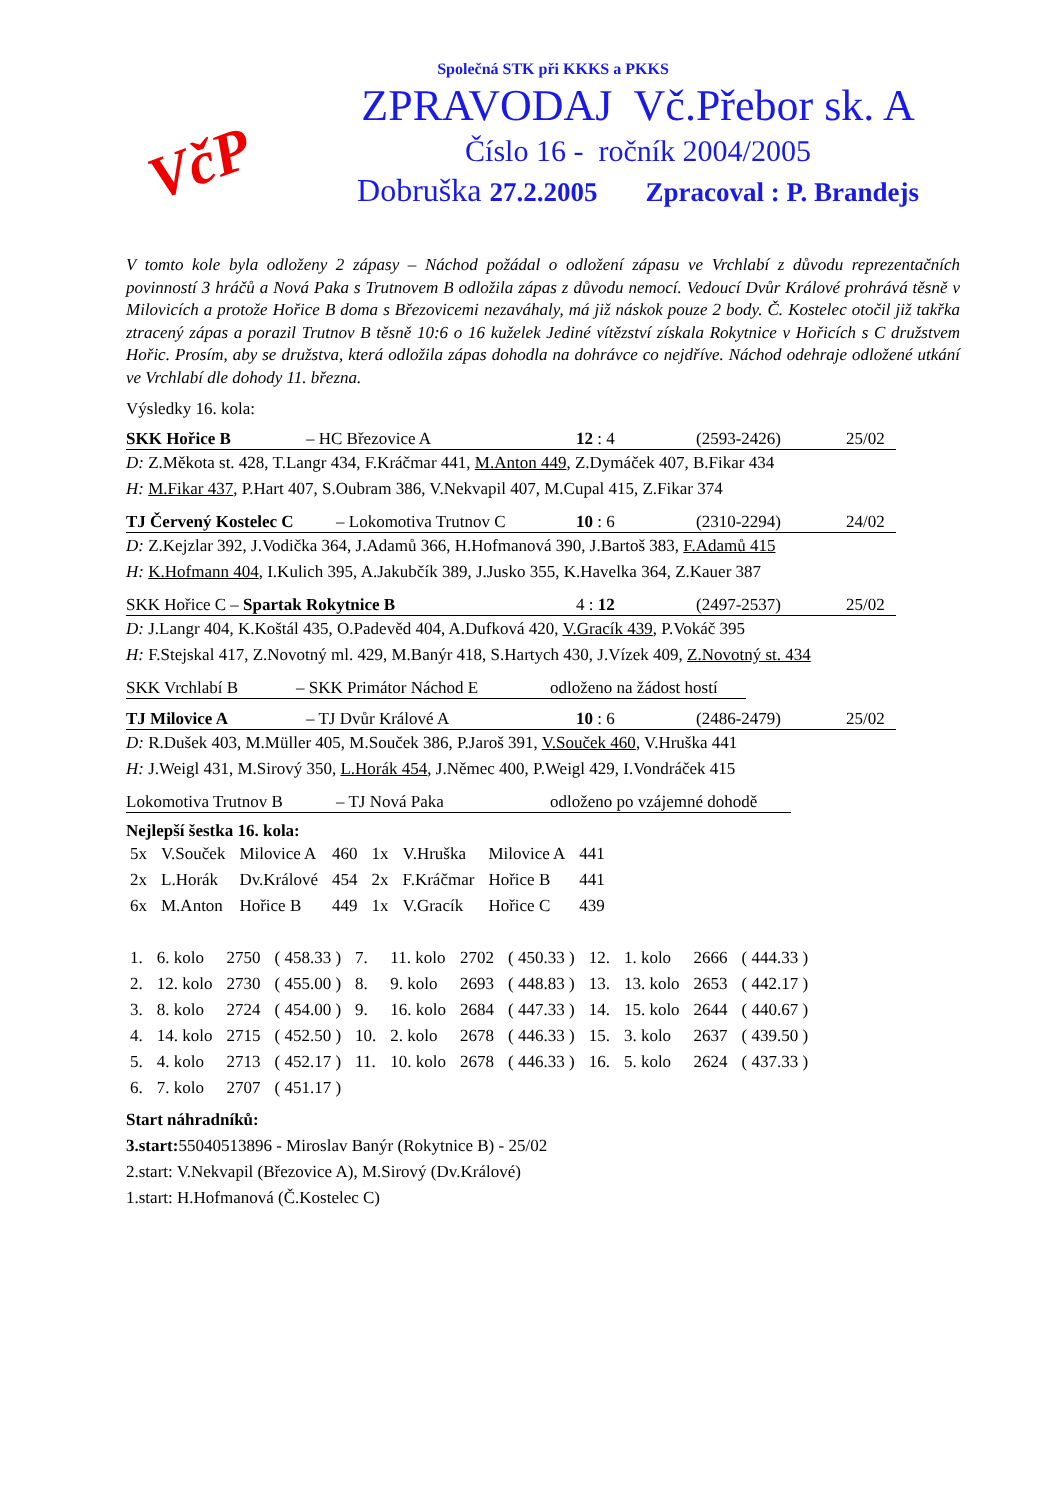VčP
Společná STK při KKKS a PKKS
ZPRAVODAJ Vč.Přebor sk. A
Číslo 16 - ročník 2004/2005
Dobruška 27.2.2005 Zpracoval : P. Brandejs
V tomto kole byla odloženy 2 zápasy – Náchod požádal o odložení zápasu ve Vrchlabí z důvodu reprezentačních povinností 3 hráčů a Nová Paka s Trutnovem B odložila zápas z důvodu nemocí. Vedoucí Dvůr Králové prohrává těsně v Milovicích a protože Hořice B doma s Březovicemi nezaváhaly, má již náskok pouze 2 body. Č. Kostelec otočil již takřka ztracený zápas a porazil Trutnov B těsně 10:6 o 16 kuželek Jediné vítězství získala Rokytnice v Hořicích s C družstvem Hořic. Prosím, aby se družstva, která odložila zápas dohodla na dohrávce co nejdříve. Náchod odehraje odložené utkání ve Vrchlabí dle dohody 11. března.
Výsledky 16. kola:
SKK Hořice B – HC Březovice A 12 : 4 (2593-2426) 25/02
D: Z.Měkota st. 428, T.Langr 434, F.Kráčmar 441, M.Anton 449, Z.Dymáček 407, B.Fikar 434
H: M.Fikar 437, P.Hart 407, S.Oubram 386, V.Nekvapil 407, M.Cupal 415, Z.Fikar 374
TJ Červený Kostelec C – Lokomotiva Trutnov C 10 : 6 (2310-2294) 24/02
D: Z.Kejzlar 392, J.Vodička 364, J.Adamů 366, H.Hofmanová 390, J.Bartoš 383, F.Adamů 415
H: K.Hofmann 404, I.Kulich 395, A.Jakubčík 389, J.Jusko 355, K.Havelka 364, Z.Kauer 387
SKK Hořice C – Spartak Rokytnice B 4 : 12 (2497-2537) 25/02
D: J.Langr 404, K.Koštál 435, O.Padevěd 404, A.Dufková 420, V.Gracík 439, P.Vokáč 395
H: F.Stejskal 417, Z.Novotný ml. 429, M.Banýr 418, S.Hartych 430, J.Vízek 409, Z.Novotný st. 434
SKK Vrchlabí B – SKK Primátor Náchod E odloženo na žádost hostí
TJ Milovice A – TJ Dvůr Králové A 10 : 6 (2486-2479) 25/02
D: R.Dušek 403, M.Müller 405, M.Souček 386, P.Jaroš 391, V.Souček 460, V.Hruška 441
H: J.Weigl 431, M.Sirový 350, L.Horák 454, J.Němec 400, P.Weigl 429, I.Vondráček 415
Lokomotiva Trutnov B – TJ Nová Paka odloženo po vzájemné dohodě
Nejlepší šestka 16. kola:
| 5x | V.Souček | Milovice A | 460 | 1x | V.Hruška | Milovice A | 441 |
| 2x | L.Horák | Dv.Králové | 454 | 2x | F.Kráčmar | Hořice B | 441 |
| 6x | M.Anton | Hořice B | 449 | 1x | V.Gracík | Hořice C | 439 |
| 1. | 6. kolo | 2750 | ( 458.33 ) | 7. | 11. kolo | 2702 | ( 450.33 ) | 12. | 1. kolo | 2666 | ( 444.33 ) |
| 2. | 12. kolo | 2730 | ( 455.00 ) | 8. | 9. kolo | 2693 | ( 448.83 ) | 13. | 13. kolo | 2653 | ( 442.17 ) |
| 3. | 8. kolo | 2724 | ( 454.00 ) | 9. | 16. kolo | 2684 | ( 447.33 ) | 14. | 15. kolo | 2644 | ( 440.67 ) |
| 4. | 14. kolo | 2715 | ( 452.50 ) | 10. | 2. kolo | 2678 | ( 446.33 ) | 15. | 3. kolo | 2637 | ( 439.50 ) |
| 5. | 4. kolo | 2713 | ( 452.17 ) | 11. | 10. kolo | 2678 | ( 446.33 ) | 16. | 5. kolo | 2624 | ( 437.33 ) |
| 6. | 7. kolo | 2707 | ( 451.17 ) | | | | | | | | |
Start náhradníků:
3.start: 55040513896 - Miroslav Banýr (Rokytnice B) - 25/02
2.start: V.Nekvapil (Březovice A), M.Sirový (Dv.Králové)
1.start: H.Hofmanová (Č.Kostelec C)